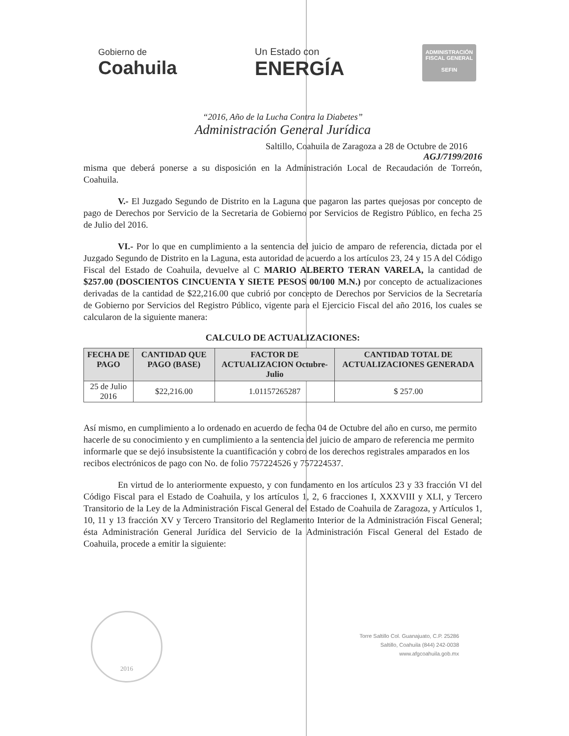Gobierno de
Coahuila
Un Estado con
ENERGÍA
ADMINISTRACIÓN
FISCAL GENERAL
SEFIN
“2016, Año de la Lucha Contra la Diabetes”
Administración General Jurídica
Saltillo, Coahuila de Zaragoza a 28 de Octubre de 2016
AGJ/7199/2016
misma que deberá ponerse a su disposición en la Administración Local de Recaudación de Torreón, Coahuila.
V.- El Juzgado Segundo de Distrito en la Laguna que pagaron las partes quejosas por concepto de pago de Derechos por Servicio de la Secretaria de Gobierno por Servicios de Registro Público, en fecha 25 de Julio del 2016.
VI.- Por lo que en cumplimiento a la sentencia del juicio de amparo de referencia, dictada por el Juzgado Segundo de Distrito en la Laguna, esta autoridad de acuerdo a los artículos 23, 24 y 15 A del Código Fiscal del Estado de Coahuila, devuelve al C MARIO ALBERTO TERAN VARELA, la cantidad de $257.00 (DOSCIENTOS CINCUENTA Y SIETE PESOS 00/100 M.N.) por concepto de actualizaciones derivadas de la cantidad de $22,216.00 que cubrió por concepto de Derechos por Servicios de la Secretaría de Gobierno por Servicios del Registro Público, vigente para el Ejercicio Fiscal del año 2016, los cuales se calcularon de la siguiente manera:
CALCULO DE ACTUALIZACIONES:
| FECHA DE PAGO | CANTIDAD QUE PAGO (BASE) | FACTOR DE ACTUALIZACION Octubre-Julio | CANTIDAD TOTAL DE ACTUALIZACIONES GENERADA |
| --- | --- | --- | --- |
| 25 de Julio 2016 | $22,216.00 | 1.01157265287 | $ 257.00 |
Así mismo, en cumplimiento a lo ordenado en acuerdo de fecha 04 de Octubre del año en curso, me permito hacerle de su conocimiento y en cumplimiento a la sentencia del juicio de amparo de referencia me permito informarle que se dejó insubsistente la cuantificación y cobro de los derechos registrales amparados en los recibos electrónicos de pago con No. de folio 757224526 y 757224537.
En virtud de lo anteriormente expuesto, y con fundamento en los artículos 23 y 33 fracción VI del Código Fiscal para el Estado de Coahuila, y los artículos 1, 2, 6 fracciones I, XXXVIII y XLI, y Tercero Transitorio de la Ley de la Administración Fiscal General del Estado de Coahuila de Zaragoza, y Artículos 1, 10, 11 y 13 fracción XV y Tercero Transitorio del Reglamento Interior de la Administración Fiscal General; ésta Administración General Jurídica del Servicio de la Administración Fiscal General del Estado de Coahuila, procede a emitir la siguiente:
2016
Torre Saltillo Col. Guanajuato, C.P. 25286
Saltillo, Coahuila (844) 242-0038
www.afgcoahuila.gob.mx